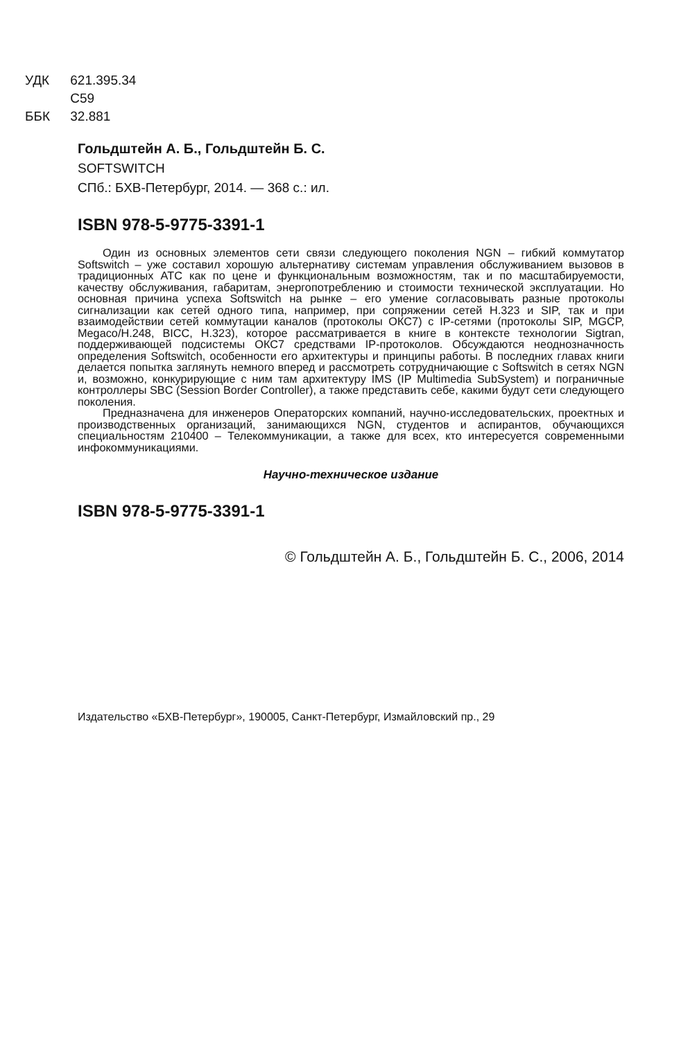УДК 621.395.34
С59
ББК 32.881
Гольдштейн А. Б., Гольдштейн Б. С.
SOFTSWITCH
СПб.: БХВ-Петербург, 2014. — 368 с.: ил.
ISBN 978-5-9775-3391-1
Один из основных элементов сети связи следующего поколения NGN – гибкий коммутатор Softswitch – уже составил хорошую альтернативу системам управления обслуживанием вызовов в традиционных АТС как по цене и функциональным возможностям, так и по масштабируемости, качеству обслуживания, габаритам, энергопотреблению и стоимости технической эксплуатации. Но основная причина успеха Softswitch на рынке – его умение согласовывать разные протоколы сигнализации как сетей одного типа, например, при сопряжении сетей H.323 и SIP, так и при взаимодействии сетей коммутации каналов (протоколы ОКС7) с IP-сетями (протоколы SIP, MGCP, Megaco/H.248, BICC, H.323), которое рассматривается в книге в контексте технологии Sigtran, поддерживающей подсистемы ОКС7 средствами IP-протоколов. Обсуждаются неоднозначность определения Softswitch, особенности его архитектуры и принципы работы. В последних главах книги делается попытка заглянуть немного вперед и рассмотреть сотрудничающие с Softswitch в сетях NGN и, возможно, конкурирующие с ним там архитектуру IMS (IP Multimedia SubSystem) и пограничные контроллеры SBC (Session Border Controller), а также представить себе, какими будут сети следующего поколения.
Предназначена для инженеров Операторских компаний, научно-исследовательских, проектных и производственных организаций, занимающихся NGN, студентов и аспирантов, обучающихся специальностям 210400 – Телекоммуникации, а также для всех, кто интересуется современными инфокоммуникациями.
Научно-техническое издание
ISBN 978-5-9775-3391-1
© Гольдштейн А. Б., Гольдштейн Б. С., 2006, 2014
Издательство «БХВ-Петербург», 190005, Санкт-Петербург, Измайловский пр., 29